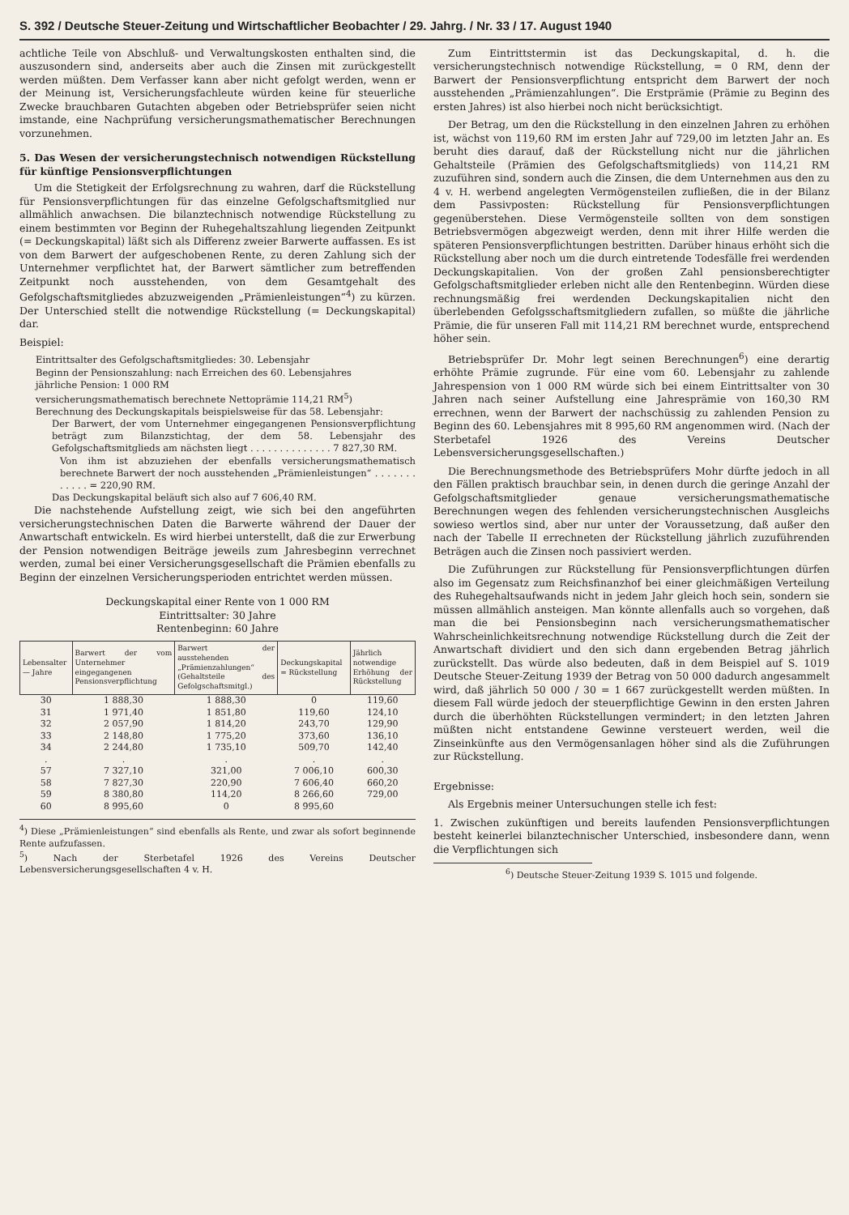S. 392 / Deutsche Steuer-Zeitung und Wirtschaftlicher Beobachter / 29. Jahrg. / Nr. 33 / 17. August 1940
achtliche Teile von Abschluß- und Verwaltungskosten enthalten sind, die auszusondern sind, anderseits aber auch die Zinsen mit zurückgestellt werden müßten. Dem Verfasser kann aber nicht gefolgt werden, wenn er der Meinung ist, Versicherungsfachleute würden keine für steuerliche Zwecke brauchbaren Gutachten abgeben oder Betriebsprüfer seien nicht imstande, eine Nachprüfung versicherungsmathematischer Berechnungen vorzunehmen.
5. Das Wesen der versicherungstechnisch notwendigen Rückstellung für künftige Pensionsverpflichtungen
Um die Stetigkeit der Erfolgsrechnung zu wahren, darf die Rückstellung für Pensionsverpflichtungen für das einzelne Gefolgschaftsmitglied nur allmählich anwachsen. Die bilanztechnisch notwendige Rückstellung zu einem bestimmten vor Beginn der Ruhegehaltszahlung liegenden Zeitpunkt (= Deckungskapital) läßt sich als Differenz zweier Barwerte auffassen. Es ist von dem Barwert der aufgeschobenen Rente, zu deren Zahlung sich der Unternehmer verpflichtet hat, der Barwert sämtlicher zum betreffenden Zeitpunkt noch ausstehenden, von dem Gesamtgehalt des Gefolgschaftsmitgliedes abzuzweigenden „Prämienleistungen“<sup>4</sup>) zu kürzen. Der Unterschied stellt die notwendige Rückstellung (= Deckungskapital) dar.
Beispiel:
Eintrittsalter des Gefolgschaftsmitgliedes: 30. Lebensjahr
Beginn der Pensionszahlung: nach Erreichen des 60. Lebensjahres
jährliche Pension: 1 000 RM
versicherungsmathematisch berechnete Nettoprämie 114,21 RM<sup>5</sup>)
Berechnung des Deckungskapitals beispielsweise für das 58. Lebensjahr:
Der Barwert, der vom Unternehmer eingegangenen Pensionsverpflichtung beträgt zum Bilanzstichtag, der dem 58. Lebensjahr des Gefolgschaftsmitglieds am nächsten liegt . . . . . . . . . . . . . . 7 827,30 RM.
Von ihm ist abzuziehen der ebenfalls versicherungsmathematisch berechnete Barwert der noch ausstehenden „Prämienleistungen“ . . . . . . . . . . . . = 220,90 RM.
Das Deckungskapital beläuft sich also auf 7 606,40 RM.
Die nachstehende Aufstellung zeigt, wie sich bei den angeführten versicherungstechnischen Daten die Barwerte während der Dauer der Anwartschaft entwickeln. Es wird hierbei unterstellt, daß die zur Erwerbung der Pension notwendigen Beiträge jeweils zum Jahresbeginn verrechnet werden, zumal bei einer Versicherungsgesellschaft die Prämien ebenfalls zu Beginn der einzelnen Versicherungsperioden entrichtet werden müssen.
Deckungskapital einer Rente von 1 000 RM
Eintrittsalter: 30 Jahre
Rentenbeginn: 60 Jahre
| Lebensalter — Jahre | Barwert der vom Unternehmer eingegangenen Pensionsverpflichtung | Barwert der ausstehenden „Prämienzahlungen“ (Gehaltsteile des Gefolgschaftsmitgl.) | Deckungskapital = Rückstellung | Jährlich notwendige Erhöhung der Rückstellung |
| --- | --- | --- | --- | --- |
| 30 | 1 888,30 | 1 888,30 | 0 | 119,60 |
| 31 | 1 971,40 | 1 851,80 | 119,60 | 124,10 |
| 32 | 2 057,90 | 1 814,20 | 243,70 | 129,90 |
| 33 | 2 148,80 | 1 775,20 | 373,60 | 136,10 |
| 34 | 2 244,80 | 1 735,10 | 509,70 | 142,40 |
| . | . | . | . | . |
| 57 | 7 327,10 | 321,00 | 7 006,10 | 600,30 |
| 58 | 7 827,30 | 220,90 | 7 606,40 | 660,20 |
| 59 | 8 380,80 | 114,20 | 8 266,60 | 729,00 |
| 60 | 8 995,60 | 0 | 8 995,60 | |
<sup>4</sup>) Diese „Prämienleistungen“ sind ebenfalls als Rente, und zwar als sofort beginnende Rente aufzufassen.
<sup>5</sup>) Nach der Sterbetafel 1926 des Vereins Deutscher Lebensversicherungsgesellschaften 4 v. H.
Zum Eintrittstermin ist das Deckungskapital, d. h. die versicherungstechnisch notwendige Rückstellung, = 0 RM, denn der Barwert der Pensionsverpflichtung entspricht dem Barwert der noch ausstehenden „Prämienzahlungen“. Die Erstprämie (Prämie zu Beginn des ersten Jahres) ist also hierbei noch nicht berücksichtigt.
Der Betrag, um den die Rückstellung in den einzelnen Jahren zu erhöhen ist, wächst von 119,60 RM im ersten Jahr auf 729,00 im letzten Jahr an. Es beruht dies darauf, daß der Rückstellung nicht nur die jährlichen Gehaltsteile (Prämien des Gefolgschaftsmitglieds) von 114,21 RM zuzuführen sind, sondern auch die Zinsen, die dem Unternehmen aus den zu 4 v. H. werbend angelegten Vermögensteilen zufließen, die in der Bilanz dem Passivposten: Rückstellung für Pensionsverpflichtungen gegenüberstehen. Diese Vermögensteile sollten von dem sonstigen Betriebsvermögen abgezweigt werden, denn mit ihrer Hilfe werden die späteren Pensionsverpflichtungen bestritten. Darüber hinaus erhöht sich die Rückstellung aber noch um die durch eintretende Todesfälle frei werdenden Deckungskapitalien. Von der großen Zahl pensionsberechtigter Gefolgschaftsmitglieder erleben nicht alle den Rentenbeginn. Würden diese rechnungsmäßig frei werdenden Deckungskapitalien nicht den überlebenden Gefolgsschaftsmitgliedern zufallen, so müßte die jährliche Prämie, die für unseren Fall mit 114,21 RM berechnet wurde, entsprechend höher sein.
Betriebsprüfer Dr. Mohr legt seinen Berechnungen<sup>6</sup>) eine derartig erhöhte Prämie zugrunde. Für eine vom 60. Lebensjahr zu zahlende Jahrespension von 1 000 RM würde sich bei einem Eintrittsalter von 30 Jahren nach seiner Aufstellung eine Jahresprämie von 160,30 RM errechnen, wenn der Barwert der nachschüssig zu zahlenden Pension zu Beginn des 60. Lebensjahres mit 8 995,60 RM angenommen wird. (Nach der Sterbetafel 1926 des Vereins Deutscher Lebensversicherungsgesellschaften.)
Die Berechnungsmethode des Betriebsprüfers Mohr dürfte jedoch in all den Fällen praktisch brauchbar sein, in denen durch die geringe Anzahl der Gefolgschaftsmitglieder genaue versicherungsmathematische Berechnungen wegen des fehlenden versicherungstechnischen Ausgleichs sowieso wertlos sind, aber nur unter der Voraussetzung, daß außer den nach der Tabelle II errechneten der Rückstellung jährlich zuzuführenden Beträgen auch die Zinsen noch passiviert werden.
Die Zuführungen zur Rückstellung für Pensionsverpflichtungen dürfen also im Gegensatz zum Reichsfinanzhof bei einer gleichmäßigen Verteilung des Ruhegehaltsaufwands nicht in jedem Jahr gleich hoch sein, sondern sie müssen allmählich ansteigen. Man könnte allenfalls auch so vorgehen, daß man die bei Pensionsbeginn nach versicherungsmathematischer Wahrscheinlichkeitsrechnung notwendige Rückstellung durch die Zeit der Anwartschaft dividiert und den sich dann ergebenden Betrag jährlich zurückstellt. Das würde also bedeuten, daß in dem Beispiel auf S. 1019 Deutsche Steuer-Zeitung 1939 der Betrag von 50 000 dadurch angesammelt wird, daß jährlich 50 000 / 30 = 1 667 zurückgestellt werden müßten. In diesem Fall würde jedoch der steuerpflichtige Gewinn in den ersten Jahren durch die überhöhten Rückstellungen vermindert; in den letzten Jahren müßten nicht entstandene Gewinne versteuert werden, weil die Zinseinkünfte aus den Vermögensanlagen höher sind als die Zuführungen zur Rückstellung.
Ergebnisse:
Als Ergebnis meiner Untersuchungen stelle ich fest:
1. Zwischen zukünftigen und bereits laufenden Pensionsverpflichtungen besteht keinerlei bilanztechnischer Unterschied, insbesondere dann, wenn die Verpflichtungen sich
<sup>6</sup>) Deutsche Steuer-Zeitung 1939 S. 1015 und folgende.